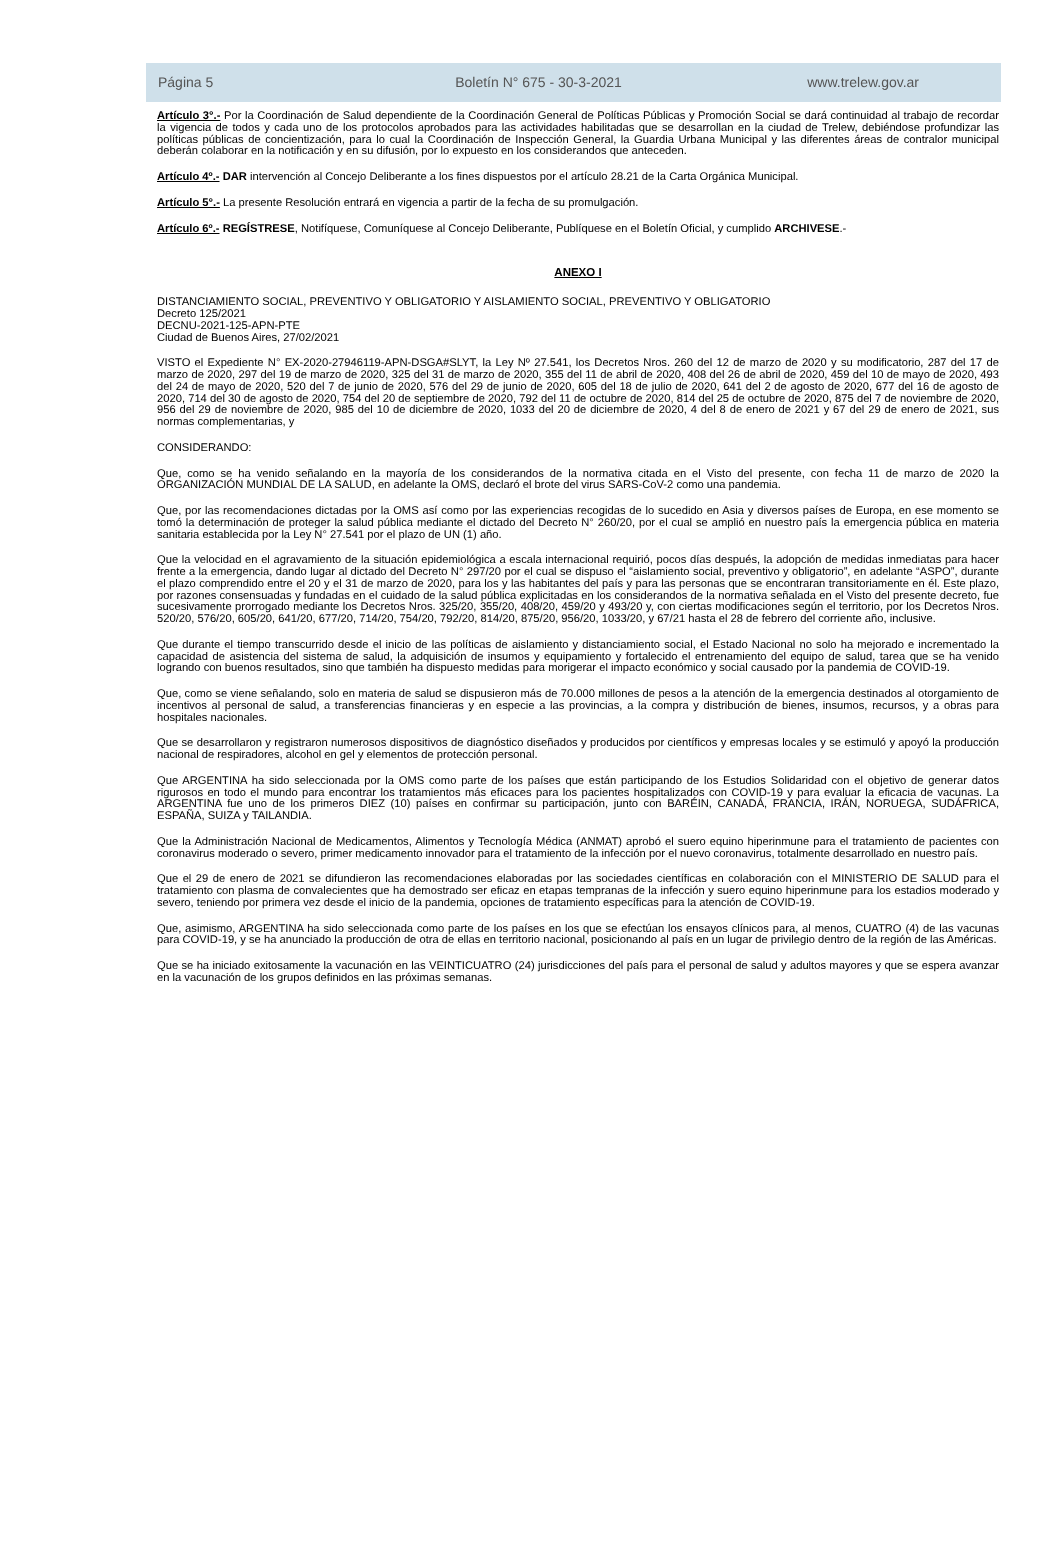Página 5 Boletín N° 675 - 30-3-2021 www.trelew.gov.ar
Artículo 3°.- Por la Coordinación de Salud dependiente de la Coordinación General de Políticas Públicas y Promoción Social se dará continuidad al trabajo de recordar la vigencia de todos y cada uno de los protocolos aprobados para las actividades habilitadas que se desarrollan en la ciudad de Trelew, debiéndose profundizar las políticas públicas de concientización, para lo cual la Coordinación de Inspección General, la Guardia Urbana Municipal y las diferentes áreas de contralor municipal deberán colaborar en la notificación y en su difusión, por lo expuesto en los considerandos que anteceden.
Artículo 4º.- DAR intervención al Concejo Deliberante a los fines dispuestos por el artículo 28.21 de la Carta Orgánica Municipal.
Artículo 5°.- La presente Resolución entrará en vigencia a partir de la fecha de su promulgación.
Artículo 6º.- REGÍSTRESE, Notifíquese, Comuníquese al Concejo Deliberante, Publíquese en el Boletín Oficial, y cumplido ARCHIVESE.-
ANEXO I
DISTANCIAMIENTO SOCIAL, PREVENTIVO Y OBLIGATORIO Y AISLAMIENTO SOCIAL, PREVENTIVO Y OBLIGATORIO
Decreto 125/2021
DECNU-2021-125-APN-PTE
Ciudad de Buenos Aires, 27/02/2021
VISTO el Expediente N° EX-2020-27946119-APN-DSGA#SLYT, la Ley Nº 27.541, los Decretos Nros. 260 del 12 de marzo de 2020 y su modificatorio, 287 del 17 de marzo de 2020, 297 del 19 de marzo de 2020, 325 del 31 de marzo de 2020, 355 del 11 de abril de 2020, 408 del 26 de abril de 2020, 459 del 10 de mayo de 2020, 493 del 24 de mayo de 2020, 520 del 7 de junio de 2020, 576 del 29 de junio de 2020, 605 del 18 de julio de 2020, 641 del 2 de agosto de 2020, 677 del 16 de agosto de 2020, 714 del 30 de agosto de 2020, 754 del 20 de septiembre de 2020, 792 del 11 de octubre de 2020, 814 del 25 de octubre de 2020, 875 del 7 de noviembre de 2020, 956 del 29 de noviembre de 2020, 985 del 10 de diciembre de 2020, 1033 del 20 de diciembre de 2020, 4 del 8 de enero de 2021 y 67 del 29 de enero de 2021, sus normas complementarias, y
CONSIDERANDO:
Que, como se ha venido señalando en la mayoría de los considerandos de la normativa citada en el Visto del presente, con fecha 11 de marzo de 2020 la ORGANIZACIÓN MUNDIAL DE LA SALUD, en adelante la OMS, declaró el brote del virus SARS-CoV-2 como una pandemia.
Que, por las recomendaciones dictadas por la OMS así como por las experiencias recogidas de lo sucedido en Asia y diversos países de Europa, en ese momento se tomó la determinación de proteger la salud pública mediante el dictado del Decreto N° 260/20, por el cual se amplió en nuestro país la emergencia pública en materia sanitaria establecida por la Ley N° 27.541 por el plazo de UN (1) año.
Que la velocidad en el agravamiento de la situación epidemiológica a escala internacional requirió, pocos días después, la adopción de medidas inmediatas para hacer frente a la emergencia, dando lugar al dictado del Decreto N° 297/20 por el cual se dispuso el “aislamiento social, preventivo y obligatorio”, en adelante “ASPO”, durante el plazo comprendido entre el 20 y el 31 de marzo de 2020, para los y las habitantes del país y para las personas que se encontraran transitoriamente en él. Este plazo, por razones consensuadas y fundadas en el cuidado de la salud pública explicitadas en los considerandos de la normativa señalada en el Visto del presente decreto, fue sucesivamente prorrogado mediante los Decretos Nros. 325/20, 355/20, 408/20, 459/20 y 493/20 y, con ciertas modificaciones según el territorio, por los Decretos Nros. 520/20, 576/20, 605/20, 641/20, 677/20, 714/20, 754/20, 792/20, 814/20, 875/20, 956/20, 1033/20, y 67/21 hasta el 28 de febrero del corriente año, inclusive.
Que durante el tiempo transcurrido desde el inicio de las políticas de aislamiento y distanciamiento social, el Estado Nacional no solo ha mejorado e incrementado la capacidad de asistencia del sistema de salud, la adquisición de insumos y equipamiento y fortalecido el entrenamiento del equipo de salud, tarea que se ha venido logrando con buenos resultados, sino que también ha dispuesto medidas para morigerar el impacto económico y social causado por la pandemia de COVID-19.
Que, como se viene señalando, solo en materia de salud se dispusieron más de 70.000 millones de pesos a la atención de la emergencia destinados al otorgamiento de incentivos al personal de salud, a transferencias financieras y en especie a las provincias, a la compra y distribución de bienes, insumos, recursos, y a obras para hospitales nacionales.
Que se desarrollaron y registraron numerosos dispositivos de diagnóstico diseñados y producidos por científicos y empresas locales y se estimuló y apoyó la producción nacional de respiradores, alcohol en gel y elementos de protección personal.
Que ARGENTINA ha sido seleccionada por la OMS como parte de los países que están participando de los Estudios Solidaridad con el objetivo de generar datos rigurosos en todo el mundo para encontrar los tratamientos más eficaces para los pacientes hospitalizados con COVID-19 y para evaluar la eficacia de vacunas. La ARGENTINA fue uno de los primeros DIEZ (10) países en confirmar su participación, junto con BARÉIN, CANADÁ, FRANCIA, IRÁN, NORUEGA, SUDÁFRICA, ESPAÑA, SUIZA y TAILANDIA.
Que la Administración Nacional de Medicamentos, Alimentos y Tecnología Médica (ANMAT) aprobó el suero equino hiperinmune para el tratamiento de pacientes con coronavirus moderado o severo, primer medicamento innovador para el tratamiento de la infección por el nuevo coronavirus, totalmente desarrollado en nuestro país.
Que el 29 de enero de 2021 se difundieron las recomendaciones elaboradas por las sociedades científicas en colaboración con el MINISTERIO DE SALUD para el tratamiento con plasma de convalecientes que ha demostrado ser eficaz en etapas tempranas de la infección y suero equino hiperinmune para los estadios moderado y severo, teniendo por primera vez desde el inicio de la pandemia, opciones de tratamiento específicas para la atención de COVID-19.
Que, asimismo, ARGENTINA ha sido seleccionada como parte de los países en los que se efectúan los ensayos clínicos para, al menos, CUATRO (4) de las vacunas para COVID-19, y se ha anunciado la producción de otra de ellas en territorio nacional, posicionando al país en un lugar de privilegio dentro de la región de las Américas.
Que se ha iniciado exitosamente la vacunación en las VEINTICUATRO (24) jurisdicciones del país para el personal de salud y adultos mayores y que se espera avanzar en la vacunación de los grupos definidos en las próximas semanas.